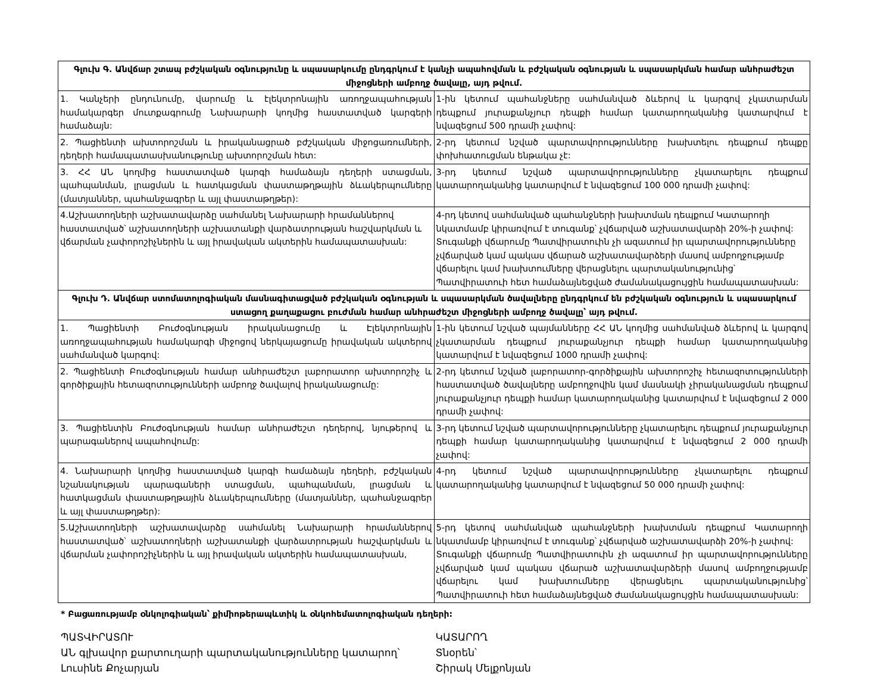| Գլուխ Գ. Անվճար շտապ բժշկական օգնությունը և սպասարկումը ընդգրկում է կանչի ապահովման և բժշկական օգնության և սպասարկման համար անհրաժեշտ միջոցների ամբողջ ծավալը, այդ թվում. | |
| --- | --- |
| 1. Կանչերի ընդունումը, վարումը և էլեկտրոնային առողջապահության համակարգեր մուտքագրումը Նախարարի կողմից հաստատված կարգերի համաձայն: | 1-ին կետում պահանջները սահմանված ձևերով և կարգով չկատարման դեպքում յուրաքանչյուր դեպքի համար կատարողականից կատարվում է նվազեցում 500 դրամի չափով: |
| 2. Պացիենտի ախտորոշման և իրականացրած բժշկական միջոցառումների, դեղերի համապատասխանությունը ախտորոշման հետ: | 2-րդ կետում նշված պարտավորությունները խախտելու դեպքում դեպքը փոխհատուցման ենթակա չէ: |
| 3. ՀՀ ԱՆ կողմից հաստատված կարգի համաձայն դեղերի ստացման, պահպանման, լրացման և հատկացման փաստաթղթային ձևակերպումները (մատյաններ, պահանջագրեր և այլ փաստաթղթեր): | 3-րդ կետում նշված պարտավորությունները չկատարելու դեպքում կատարողականից կատարվում է նվազեցում 100 000 դրամի չափով: |
| 4.Աշխատողների աշխատավարձը սահմանել Նախարարի հրամաններով հաստատված՝ աշխատողների աշխատանքի վարձատրության հաշվարկման և վճարման չափորոշիչներին և այլ իրավական ակտերին համապատասխան: | 4-րդ կետով սահմանված պահանջների խախտման դեպքում Կատարողի նկատմամբ կիրառվում է տուգանք՝ չվճարված աշխատավարձի 20%-ի չափով: Տուգանքի վճարումը Պատվիրատուին չի ազատում իր պարտավորությունները չվճարված կամ պակաս վճարած աշխատավարձերի մասով ամբողջությամբ վճարելու կամ խախտումները վերացնելու պարտականությունից՝ Պատվիրատուի հետ համաձայնեցված ժամանակացույցին համապատասխան: |
| Գլուխ Դ. Անվճար ստոմատոլոգիական մասնագիտացված բժշկական օգնության և սպասարկման ծավալները ընդգրկում են բժշկական օգնություն և սպասարկում ստացող քաղաքացու բուժման համար անհրաժեշտ միջոցների ամբողջ ծավալը՝ այդ թվում. | |
| 1. Պացիենտի Բուժօգնության իրականացումը և Էլեկտրոնային առողջապահության համակարգի միջոցով ներկայացումը իրավական ակտերով սահմանված կարգով: | 1-ին կետում նշված պայմանները ՀՀ ԱՆ կողմից սահմանված ձևերով և կարգով չկատարման դեպքում յուրաքանչյուր դեպքի համար կատարողականից կատարվում է նվազեցում 1000 դրամի չափով: |
| 2. Պացիենտի Բուժօգնության համար անհրաժեշտ լաբորատոր ախտորոշիչ և գործիքային հետազոտությունների ամբողջ ծավալով իրականացումը: | 2-րդ կետում նշված լաբորատոր-գործիքային ախտորոշիչ հետազոտությունների հաստատված ծավալները ամբողջովին կամ մասնակի չիրականացման դեպքում յուրաքանչյուր դեպքի համար կատարողականից կատարվում է նվազեցում 2 000 դրամի չափով: |
| 3. Պացիենտին Բուժօգնության համար անհրաժեշտ դեղերով, նյութերով և պարագաներով ապահովումը: | 3-րդ կետում նշված պարտավորությունները չկատարելու դեպքում յուրաքանչյուր դեպքի համար կատարողականից կատարվում է նվազեցում 2 000 դրամի չափով: |
| 4. Նախարարի կողմից հաստատված կարգի համաձայն դեղերի, բժշկական նշանակության պարագաների ստացման, պահպանման, լրացման և հատկացման փաստաթղթային ձևակերպումները (մատյաններ, պահանջագրեր և այլ փաստաթղթեր): | 4-րդ կետում նշված պարտավորությունները չկատարելու դեպքում կատարողականից կատարվում է նվազեցում 50 000 դրամի չափով: |
| 5.Աշխատողների աշխատավարձը սահմանել Նախարարի հրամաններով հաստատված՝ աշխատողների աշխատանքի վարձատրության հաշվարկման և վճարման չափորոշիչներին և այլ իրավական ակտերին համապատասխան, | 5-րդ կետով սահմանված պահանջների խախտման դեպքում Կատարողի նկատմամբ կիրառվում է տուգանք՝ չվճարված աշխատավարձի 20%-ի չափով: Տուգանքի վճարումը Պատվիրատուին չի ազատում իր պարտավորությունները չվճարված կամ պակաս վճարած աշխատավարձերի մասով ամբողջությամբ վճարելու կամ խախտումները վերացնելու պարտականությունից՝ Պատվիրատուի հետ համաձայնեցված ժամանակացույցին համապատասխան: |
* Բացառությամբ օնկոլոգիական՝ քիմիոթերապևտիկ և օնկոհեմատոլոգիական դեղերի:
ՊԱՏՎԻՐԱՏՈՒ
ԱՆ գլխավոր քարտուղարի պարտականությունները կատարող՝
Լուսինե Քոչարյան
ԿԱՏԱՐՈՂ
Տնօրեն՝
Շիրակ Մելքոնյան